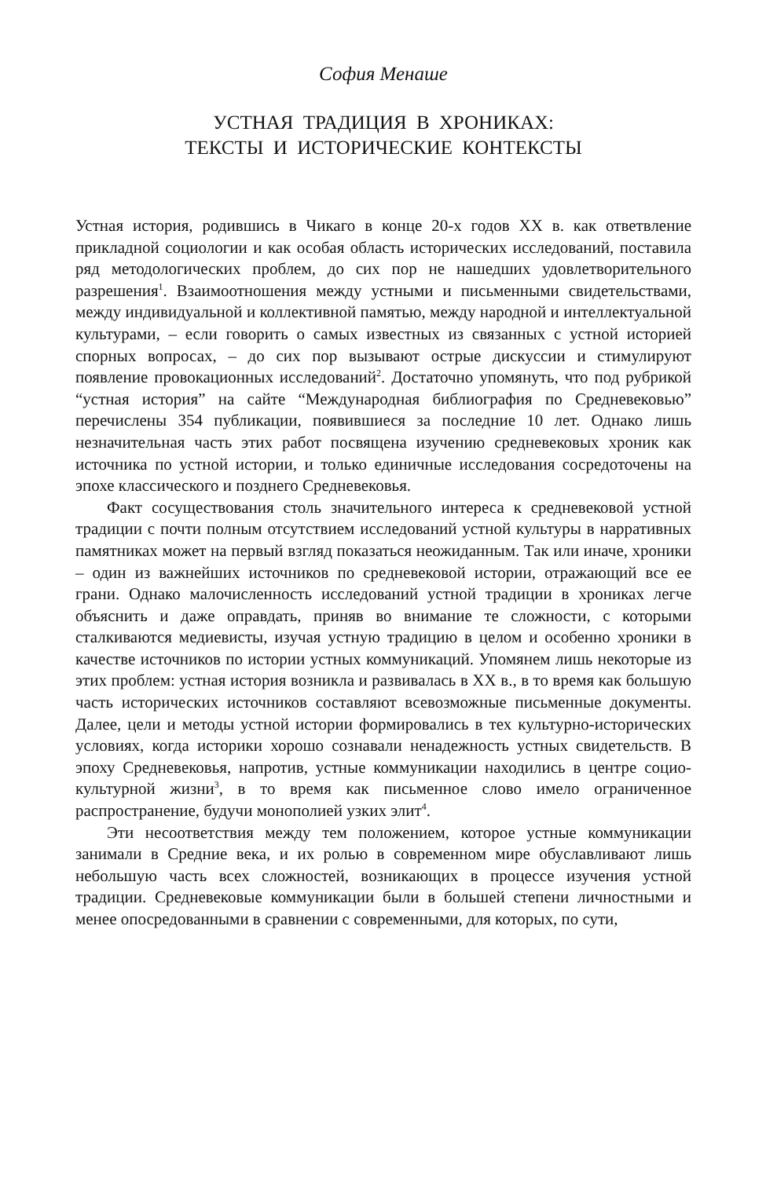София Менаше
УСТНАЯ ТРАДИЦИЯ В ХРОНИКАХ:
ТЕКСТЫ И ИСТОРИЧЕСКИЕ КОНТЕКСТЫ
Устная история, родившись в Чикаго в конце 20-х годов XX в. как ответвление прикладной социологии и как особая область исторических исследований, поставила ряд методологических проблем, до сих пор не нашедших удовлетворительного разрешения<sup>1</sup>. Взаимоотношения между устными и письменными свидетельствами, между индивидуальной и коллективной памятью, между народной и интеллектуальной культурами, – если говорить о самых известных из связанных с устной историей спорных вопросах, – до сих пор вызывают острые дискуссии и стимулируют появление провокационных исследований<sup>2</sup>. Достаточно упомянуть, что под рубрикой “устная история” на сайте “Международная библиография по Средневековью” перечислены 354 публикации, появившиеся за последние 10 лет. Однако лишь незначительная часть этих работ посвящена изучению средневековых хроник как источника по устной истории, и только единичные исследования сосредоточены на эпохе классического и позднего Средневековья.
Факт сосуществования столь значительного интереса к средневековой устной традиции с почти полным отсутствием исследований устной культуры в нарративных памятниках может на первый взгляд показаться неожиданным. Так или иначе, хроники – один из важнейших источников по средневековой истории, отражающий все ее грани. Однако малочисленность исследований устной традиции в хрониках легче объяснить и даже оправдать, приняв во внимание те сложности, с которыми сталкиваются медиевисты, изучая устную традицию в целом и особенно хроники в качестве источников по истории устных коммуникаций. Упомянем лишь некоторые из этих проблем: устная история возникла и развивалась в XX в., в то время как большую часть исторических источников составляют всевозможные письменные документы. Далее, цели и методы устной истории формировались в тех культурно-исторических условиях, когда историки хорошо сознавали ненадежность устных свидетельств. В эпоху Средневековья, напротив, устные коммуникации находились в центре социо-культурной жизни<sup>3</sup>, в то время как письменное слово имело ограниченное распространение, будучи монополией узких элит<sup>4</sup>.
Эти несоответствия между тем положением, которое устные коммуникации занимали в Средние века, и их ролью в современном мире обуславливают лишь небольшую часть всех сложностей, возникающих в процессе изучения устной традиции. Средневековые коммуникации были в большей степени личностными и менее опосредованными в сравнении с современными, для которых, по сути,